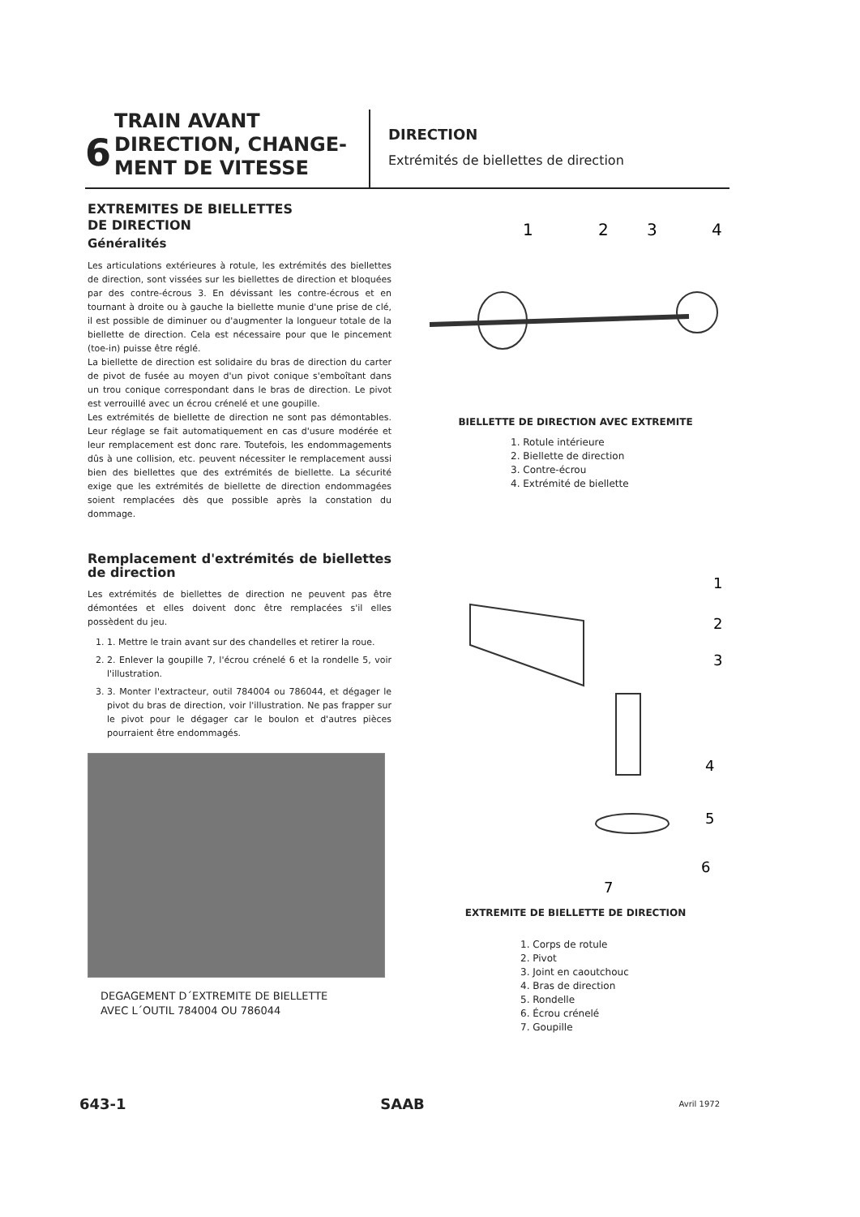6
TRAIN AVANT
DIRECTION, CHANGE-
MENT DE VITESSE
DIRECTION
Extrémités de biellettes de direction
EXTREMITES DE BIELLETTES
DE DIRECTION
Généralités
Les articulations extérieures à rotule, les extrémités des biellettes de direction, sont vissées sur les biellettes de direction et bloquées par des contre-écrous 3. En dévissant les contre-écrous et en tournant à droite ou à gauche la biellette munie d'une prise de clé, il est possible de diminuer ou d'augmenter la longueur totale de la biellette de direction. Cela est nécessaire pour que le pincement (toe-in) puisse être réglé.
La biellette de direction est solidaire du bras de direction du carter de pivot de fusée au moyen d'un pivot conique s'emboîtant dans un trou conique correspondant dans le bras de direction. Le pivot est verrouillé avec un écrou crénelé et une goupille.
Les extrémités de biellette de direction ne sont pas démontables. Leur réglage se fait automatiquement en cas d'usure modérée et leur remplacement est donc rare. Toutefois, les endommagements dûs à une collision, etc. peuvent nécessiter le remplacement aussi bien des biellettes que des extrémités de biellette. La sécurité exige que les extrémités de biellette de direction endommagées soient remplacées dès que possible après la constation du dommage.
Remplacement d'extrémités de biellettes de direction
Les extrémités de biellettes de direction ne peuvent pas être démontées et elles doivent donc être remplacées s'il elles possèdent du jeu.
1. 1. Mettre le train avant sur des chandelles et retirer la roue.
2. 2. Enlever la goupille 7, l'écrou crénelé 6 et la rondelle 5, voir l'illustration.
3. 3. Monter l'extracteur, outil 784004 ou 786044, et dégager le pivot du bras de direction, voir l'illustration. Ne pas frapper sur le pivot pour le dégager car le boulon et d'autres pièces pourraient être endommagés.
DEGAGEMENT D´EXTREMITE DE BIELLETTE
AVEC L´OUTIL 784004 OU 786044
1
2
3
4
BIELLETTE DE DIRECTION AVEC EXTREMITE
1. Rotule intérieure
2. Biellette de direction
3. Contre-écrou
4. Extrémité de biellette
1
2
3
4
5
6
7
EXTREMITE DE BIELLETTE DE DIRECTION
1. Corps de rotule
2. Pivot
3. Joint en caoutchouc
4. Bras de direction
5. Rondelle
6. Écrou crénelé
7. Goupille
643-1 SAAB Avril 1972